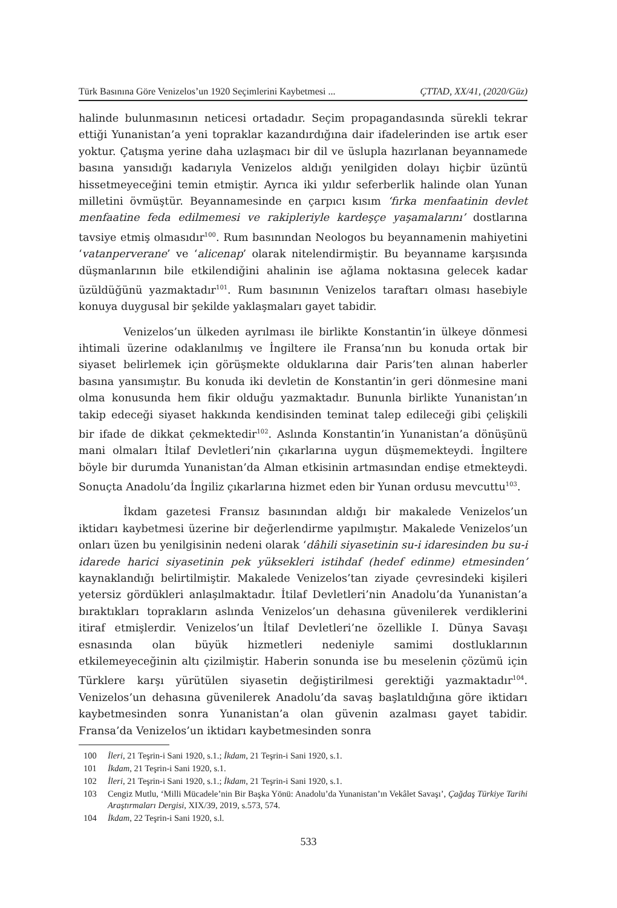Türk Basınına Göre Venizelos’un 1920 Seçimlerini Kaybetmesi ... ÇTTAD, XX/41, (2020/Güz)
halinde bulunmasının neticesi ortadadır. Seçim propagandasında sürekli tekrar ettiği Yunanistan’a yeni topraklar kazandırdığına dair ifadelerinden ise artık eser yoktur. Çatışma yerine daha uzlaşmacı bir dil ve üslupla hazırlanan beyannamede basına yansıdığı kadarıyla Venizelos aldığı yenilgiden dolayı hiçbir üzüntü hissetmeyeceğini temin etmiştir. Ayrıca iki yıldır seferberlik halinde olan Yunan milletini övmüştür. Beyannamesinde en çarpıcı kısım ‘fırka menfaatinin devlet menfaatine feda edilmemesi ve rakipleriyle kardeşçe yaşamalarını’ dostlarına tavsiye etmiş olmasıdır<sup>100</sup>. Rum basınından Neologos bu beyannamenin mahiyetini ‘vatanperverane’ ve ‘alicenap’ olarak nitelendirmiştir. Bu beyanname karşısında düşmanlarının bile etkilendiğini ahalinin ise ağlama noktasına gelecek kadar üzüldüğünü yazmaktadır<sup>101</sup>. Rum basınının Venizelos taraftarı olması hasebiyle konuya duygusal bir şekilde yaklaşmaları gayet tabidir.
Venizelos’un ülkeden ayrılması ile birlikte Konstantin’in ülkeye dönmesi ihtimali üzerine odaklanılmış ve İngiltere ile Fransa’nın bu konuda ortak bir siyaset belirlemek için görüşmekte olduklarına dair Paris’ten alınan haberler basına yansımıştır. Bu konuda iki devletin de Konstantin’in geri dönmesine mani olma konusunda hem fikir olduğu yazmaktadır. Bununla birlikte Yunanistan’ın takip edeceği siyaset hakkında kendisinden teminat talep edileceği gibi çelişkili bir ifade de dikkat çekmektedir<sup>102</sup>. Aslında Konstantin’in Yunanistan’a dönüşünü mani olmaları İtilaf Devletleri’nin çıkarlarına uygun düşmemekteydi. İngiltere böyle bir durumda Yunanistan’da Alman etkisinin artmasından endişe etmekteydi. Sonuçta Anadolu’da İngiliz çıkarlarına hizmet eden bir Yunan ordusu mevcuttu<sup>103</sup>.
İkdam gazetesi Fransız basınından aldığı bir makalede Venizelos’un iktidarı kaybetmesi üzerine bir değerlendirme yapılmıştır. Makalede Venizelos’un onları üzen bu yenilgisinin nedeni olarak ‘dâhili siyasetinin su-i idaresinden bu su-i idarede harici siyasetinin pek yüksekleri istihdaf (hedef edinme) etmesinden’ kaynaklandığı belirtilmiştir. Makalede Venizelos’tan ziyade çevresindeki kişileri yetersiz gördükleri anlaşılmaktadır. İtilaf Devletleri’nin Anadolu’da Yunanistan’a bıraktıkları toprakların aslında Venizelos’un dehasına güvenilerek verdiklerini itiraf etmişlerdir. Venizelos’un İtilaf Devletleri’ne özellikle I. Dünya Savaşı esnasında olan büyük hizmetleri nedeniyle samimi dostluklarının etkilemeyeceğinin altı çizilmiştir. Haberin sonunda ise bu meselenin çözümü için Türklere karşı yürütülen siyasetin değiştirilmesi gerektiği yazmaktadır<sup>104</sup>. Venizelos’un dehasına güvenilerek Anadolu’da savaş başlatıldığına göre iktidarı kaybetmesinden sonra Yunanistan’a olan güvenin azalması gayet tabidir. Fransa’da Venizelos’un iktidarı kaybetmesinden sonra
100 İleri, 21 Teşrin-i Sani 1920, s.1.; İkdam, 21 Teşrin-i Sani 1920, s.1.
101 İkdam, 21 Teşrin-i Sani 1920, s.1.
102 İleri, 21 Teşrin-i Sani 1920, s.1.; İkdam, 21 Teşrin-i Sani 1920, s.1.
103 Cengiz Mutlu, ‘Milli Mücadele’nin Bir Başka Yönü: Anadolu’da Yunanistan’ın Vekâlet Savaşı’, Çağdaş Türkiye Tarihi Araştırmaları Dergisi, XIX/39, 2019, s.573, 574.
104 İkdam, 22 Teşrin-i Sani 1920, s.l.
533